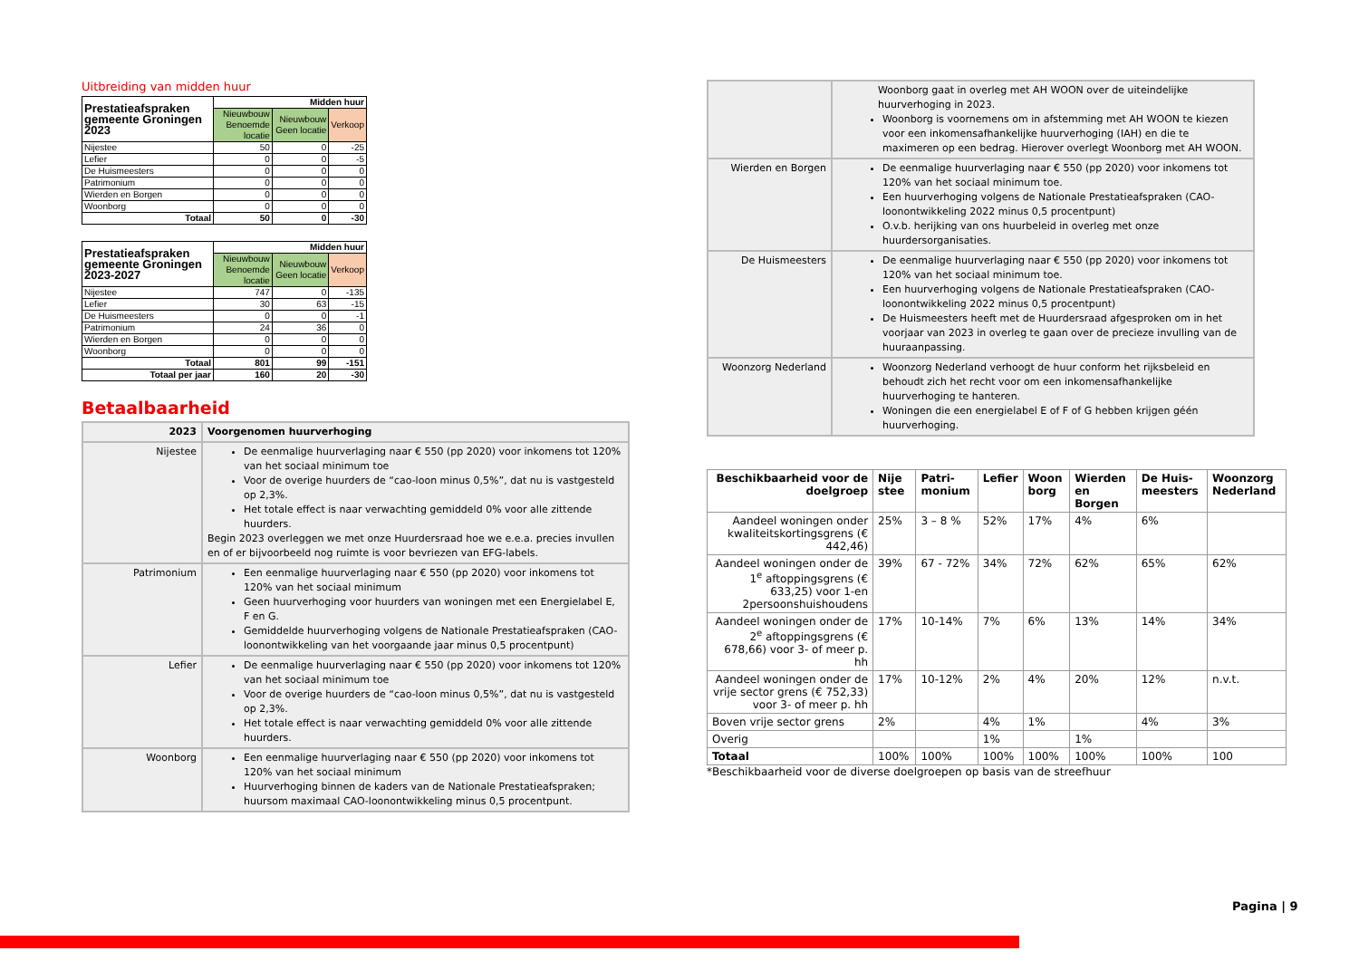Uitbreiding van midden huur
| Prestatieafspraken gemeente Groningen 2023 | Midden huur | | |
| --- | --- | --- | --- |
| | Nieuwbouw Benoemde locatie | Nieuwbouw Geen locatie | Verkoop |
| Nijestee | 50 | 0 | -25 |
| Lefier | 0 | 0 | -5 |
| De Huismeesters | 0 | 0 | 0 |
| Patrimonium | 0 | 0 | 0 |
| Wierden en Borgen | 0 | 0 | 0 |
| Woonborg | 0 | 0 | 0 |
| Totaal | 50 | 0 | -30 |
| Prestatieafspraken gemeente Groningen 2023-2027 | Midden huur | | |
| --- | --- | --- | --- |
| | Nieuwbouw Benoemde locatie | Nieuwbouw Geen locatie | Verkoop |
| Nijestee | 747 | 0 | -135 |
| Lefier | 30 | 63 | -15 |
| De Huismeesters | 0 | 0 | -1 |
| Patrimonium | 24 | 36 | 0 |
| Wierden en Borgen | 0 | 0 | 0 |
| Woonborg | 0 | 0 | 0 |
| Totaal | 801 | 99 | -151 |
| Totaal per jaar | 160 | 20 | -30 |
Betaalbaarheid
| 2023 | Voorgenomen huurverhoging |
| --- | --- |
| Nijestee | De eenmalige huurverlaging naar € 550 (pp 2020) voor inkomens tot 120% van het sociaal minimum toe Voor de overige huurders de “cao-loon minus 0,5%”, dat nu is vastgesteld op 2,3%. Het totale effect is naar verwachting gemiddeld 0% voor alle zittende huurders. Begin 2023 overleggen we met onze Huurdersraad hoe we e.e.a. precies invullen en of er bijvoorbeeld nog ruimte is voor bevriezen van EFG-labels. |
| Patrimonium | Een eenmalige huurverlaging naar € 550 (pp 2020) voor inkomens tot 120% van het sociaal minimum Geen huurverhoging voor huurders van woningen met een Energielabel E, F en G. Gemiddelde huurverhoging volgens de Nationale Prestatieafspraken (CAO-loonontwikkeling van het voorgaande jaar minus 0,5 procentpunt) |
| Lefier | De eenmalige huurverlaging naar € 550 (pp 2020) voor inkomens tot 120% van het sociaal minimum toe Voor de overige huurders de “cao-loon minus 0,5%”, dat nu is vastgesteld op 2,3%. Het totale effect is naar verwachting gemiddeld 0% voor alle zittende huurders. |
| Woonborg | Een eenmalige huurverlaging naar € 550 (pp 2020) voor inkomens tot 120% van het sociaal minimum Huurverhoging binnen de kaders van de Nationale Prestatieafspraken; huursom maximaal CAO-loonontwikkeling minus 0,5 procentpunt. |
| | Woonborg gaat in overleg met AH WOON over de uiteindelijke huurverhoging in 2023. Woonborg is voornemens om in afstemming met AH WOON te kiezen voor een inkomensafhankelijke huurverhoging (IAH) en die te maximeren op een bedrag. Hierover overlegt Woonborg met AH WOON. |
| Wierden en Borgen | De eenmalige huurverlaging naar € 550 (pp 2020) voor inkomens tot 120% van het sociaal minimum toe. Een huurverhoging volgens de Nationale Prestatieafspraken (CAO-loonontwikkeling 2022 minus 0,5 procentpunt) O.v.b. herijking van ons huurbeleid in overleg met onze huurdersorganisaties. |
| De Huismeesters | De eenmalige huurverlaging naar € 550 (pp 2020) voor inkomens tot 120% van het sociaal minimum toe. Een huurverhoging volgens de Nationale Prestatieafspraken (CAO-loonontwikkeling 2022 minus 0,5 procentpunt) De Huismeesters heeft met de Huurdersraad afgesproken om in het voorjaar van 2023 in overleg te gaan over de precieze invulling van de huuraanpassing. |
| Woonzorg Nederland | Woonzorg Nederland verhoogt de huur conform het rijksbeleid en behoudt zich het recht voor om een inkomensafhankelijke huurverhoging te hanteren. Woningen die een energielabel E of F of G hebben krijgen géén huurverhoging. |
| Beschikbaarheid voor de doelgroep | Nije stee | Patri-monium | Lefier | Woon borg | Wierden en Borgen | De Huis-meesters | Woonzorg Nederland |
| --- | --- | --- | --- | --- | --- | --- | --- |
| Aandeel woningen onder kwaliteitskortingsgrens (€ 442,46) | 25% | 3 – 8 % | 52% | 17% | 4% | 6% | |
| Aandeel woningen onder de 1<sup>e</sup> aftoppingsgrens (€ 633,25) voor 1-en 2persoonshuishoudens | 39% | 67 - 72% | 34% | 72% | 62% | 65% | 62% |
| Aandeel woningen onder de 2<sup>e</sup> aftoppingsgrens (€ 678,66) voor 3- of meer p. hh | 17% | 10-14% | 7% | 6% | 13% | 14% | 34% |
| Aandeel woningen onder de vrije sector grens (€ 752,33) voor 3- of meer p. hh | 17% | 10-12% | 2% | 4% | 20% | 12% | n.v.t. |
| Boven vrije sector grens | 2% | | 4% | 1% | | 4% | 3% |
| Overig | | | 1% | | 1% | | |
| Totaal | 100% | 100% | 100% | 100% | 100% | 100% | 100 |
*Beschikbaarheid voor de diverse doelgroepen op basis van de streefhuur
Pagina | 9